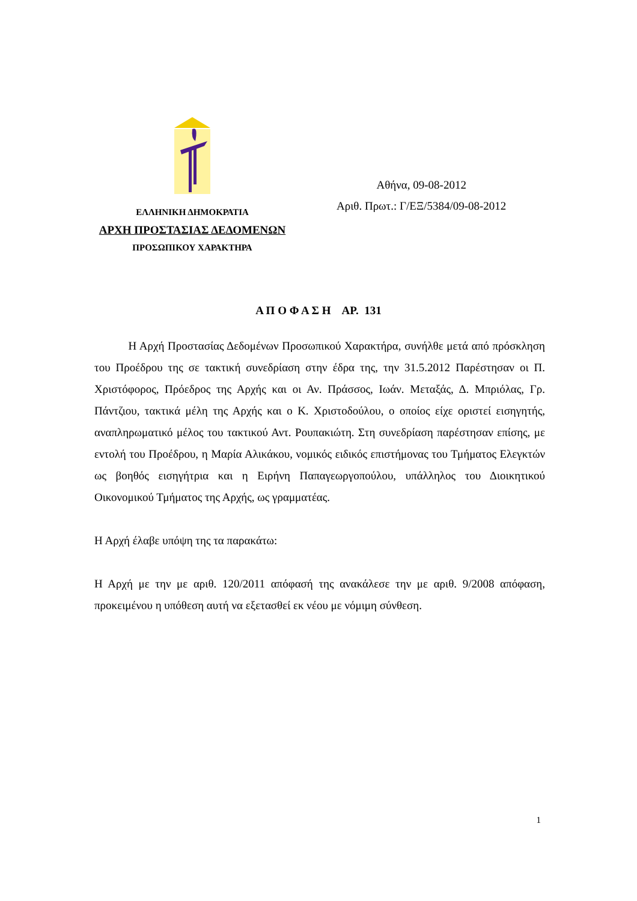ΕΛΛΗΝΙΚΗ ΔΗΜΟΚΡΑΤΙΑ
ΑΡΧΗ ΠΡΟΣΤΑΣΙΑΣ ΔΕΔΟΜΕΝΩΝ
ΠΡΟΣΩΠΙΚΟΥ ΧΑΡΑΚΤΗΡΑ
Αθήνα, 09-08-2012
Αριθ. Πρωτ.: Γ/ΕΞ/5384/09-08-2012
Α Π Ο Φ Α Σ Η ΑΡ. 131
Η Αρχή Προστασίας Δεδομένων Προσωπικού Χαρακτήρα, συνήλθε μετά από πρόσκληση του Προέδρου της σε τακτική συνεδρίαση στην έδρα της, την 31.5.2012 Παρέστησαν οι Π. Χριστόφορος, Πρόεδρος της Αρχής και οι Αν. Πράσσος, Ιωάν. Μεταξάς, Δ. Μπριόλας, Γρ. Πάντζιου, τακτικά μέλη της Αρχής και ο Κ. Χριστοδούλου, ο οποίος είχε οριστεί εισηγητής, αναπληρωματικό μέλος του τακτικού Αντ. Ρουπακιώτη. Στη συνεδρίαση παρέστησαν επίσης, με εντολή του Προέδρου, η Μαρία Αλικάκου, νομικός ειδικός επιστήμονας του Τμήματος Ελεγκτών ως βοηθός εισηγήτρια και η Ειρήνη Παπαγεωργοπούλου, υπάλληλος του Διοικητικού Οικονομικού Τμήματος της Αρχής, ως γραμματέας.
Η Αρχή έλαβε υπόψη της τα παρακάτω:
Η Αρχή με την με αριθ. 120/2011 απόφασή της ανακάλεσε την με αριθ. 9/2008 απόφαση, προκειμένου η υπόθεση αυτή να εξετασθεί εκ νέου με νόμιμη σύνθεση.
1